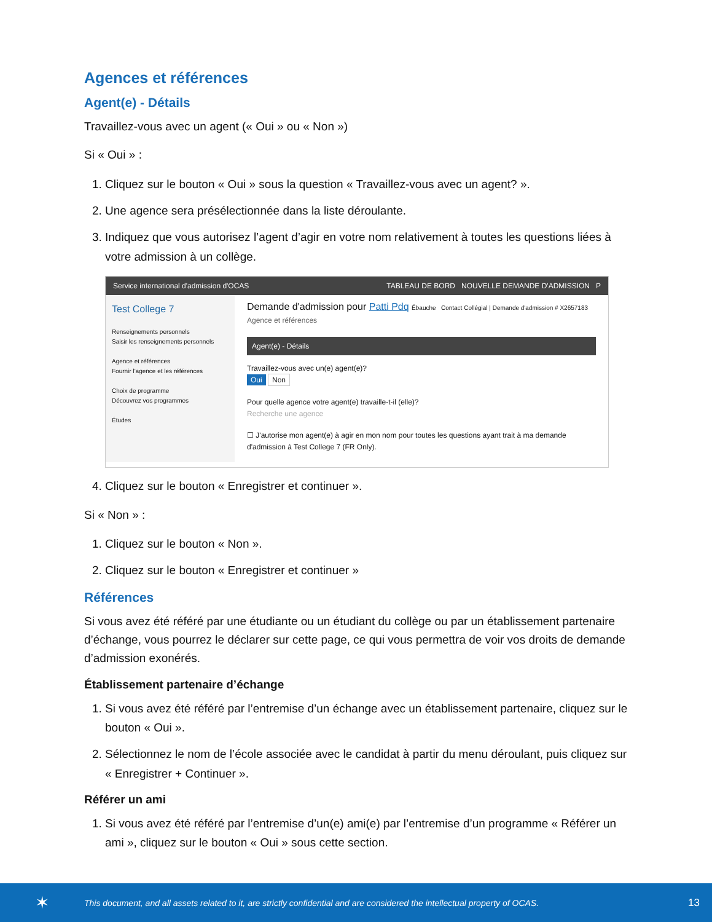Agences et références
Agent(e) - Détails
Travaillez-vous avec un agent (« Oui » ou « Non »)
Si « Oui » :
1. Cliquez sur le bouton « Oui » sous la question « Travaillez-vous avec un agent? ».
2. Une agence sera présélectionnée dans la liste déroulante.
3. Indiquez que vous autorisez l’agent d’agir en votre nom relativement à toutes les questions liées à votre admission à un collège.
Service international d'admission d'OCAS TABLEAU DE BORD NOUVELLE DEMANDE D'ADMISSION P
Test College 7
Renseignements personnels
Saisir les renseignements personnels
Agence et références
Fournir l'agence et les références
Choix de programme
Découvrez vos programmes
Études
Demande d'admission pour Patti Pdq Ébauche Contact Collégial | Demande d'admission # X2657183
Agence et références
Agent(e) - Détails
Travaillez-vous avec un(e) agent(e)?
Oui Non
Pour quelle agence votre agent(e) travaille-t-il (elle)?
Recherche une agence
☐ J'autorise mon agent(e) à agir en mon nom pour toutes les questions ayant trait à ma demande d'admission à Test College 7 (FR Only).
4. Cliquez sur le bouton « Enregistrer et continuer ».
Si « Non » :
1. Cliquez sur le bouton « Non ».
2. Cliquez sur le bouton « Enregistrer et continuer »
Références
Si vous avez été référé par une étudiante ou un étudiant du collège ou par un établissement partenaire d’échange, vous pourrez le déclarer sur cette page, ce qui vous permettra de voir vos droits de demande d’admission exonérés.
Établissement partenaire d’échange
1. Si vous avez été référé par l’entremise d’un échange avec un établissement partenaire, cliquez sur le bouton « Oui ».
2. Sélectionnez le nom de l’école associée avec le candidat à partir du menu déroulant, puis cliquez sur « Enregistrer + Continuer ».
Référer un ami
1. Si vous avez été référé par l’entremise d’un(e) ami(e) par l’entremise d’un programme « Référer un ami », cliquez sur le bouton « Oui » sous cette section.
✶ This document, and all assets related to it, are strictly confidential and are considered the intellectual property of OCAS. 13